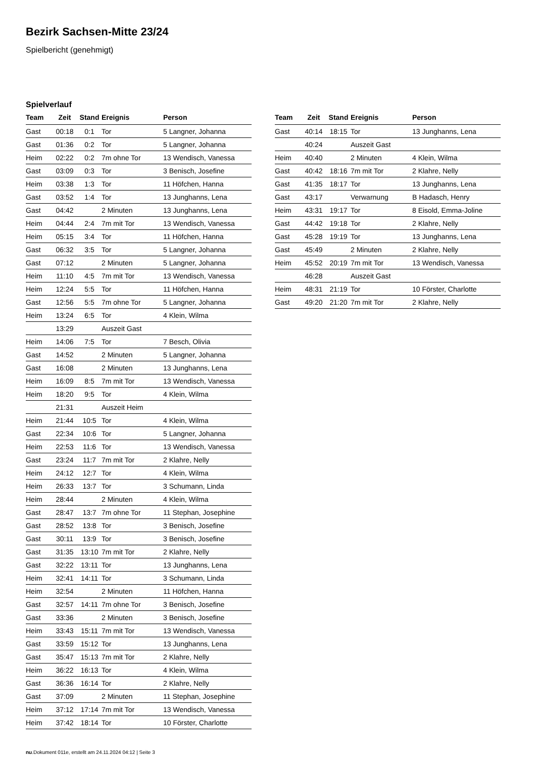Bezirk Sachsen-Mitte 23/24
Spielbericht (genehmigt)
Spielverlauf
| Team | Zeit | Stand | Ereignis | Person |
| --- | --- | --- | --- | --- |
| Gast | 00:18 | 0:1 | Tor | 5 Langner, Johanna |
| Gast | 01:36 | 0:2 | Tor | 5 Langner, Johanna |
| Heim | 02:22 | 0:2 | 7m ohne Tor | 13 Wendisch, Vanessa |
| Gast | 03:09 | 0:3 | Tor | 3 Benisch, Josefine |
| Heim | 03:38 | 1:3 | Tor | 11 Höfchen, Hanna |
| Gast | 03:52 | 1:4 | Tor | 13 Junghanns, Lena |
| Gast | 04:42 | | 2 Minuten | 13 Junghanns, Lena |
| Heim | 04:44 | 2:4 | 7m mit Tor | 13 Wendisch, Vanessa |
| Heim | 05:15 | 3:4 | Tor | 11 Höfchen, Hanna |
| Gast | 06:32 | 3:5 | Tor | 5 Langner, Johanna |
| Gast | 07:12 | | 2 Minuten | 5 Langner, Johanna |
| Heim | 11:10 | 4:5 | 7m mit Tor | 13 Wendisch, Vanessa |
| Heim | 12:24 | 5:5 | Tor | 11 Höfchen, Hanna |
| Gast | 12:56 | 5:5 | 7m ohne Tor | 5 Langner, Johanna |
| Heim | 13:24 | 6:5 | Tor | 4 Klein, Wilma |
| | 13:29 | | Auszeit Gast | |
| Heim | 14:06 | 7:5 | Tor | 7 Besch, Olivia |
| Gast | 14:52 | | 2 Minuten | 5 Langner, Johanna |
| Gast | 16:08 | | 2 Minuten | 13 Junghanns, Lena |
| Heim | 16:09 | 8:5 | 7m mit Tor | 13 Wendisch, Vanessa |
| Heim | 18:20 | 9:5 | Tor | 4 Klein, Wilma |
| | 21:31 | | Auszeit Heim | |
| Heim | 21:44 | 10:5 | Tor | 4 Klein, Wilma |
| Gast | 22:34 | 10:6 | Tor | 5 Langner, Johanna |
| Heim | 22:53 | 11:6 | Tor | 13 Wendisch, Vanessa |
| Gast | 23:24 | 11:7 | 7m mit Tor | 2 Klahre, Nelly |
| Heim | 24:12 | 12:7 | Tor | 4 Klein, Wilma |
| Heim | 26:33 | 13:7 | Tor | 3 Schumann, Linda |
| Heim | 28:44 | | 2 Minuten | 4 Klein, Wilma |
| Gast | 28:47 | 13:7 | 7m ohne Tor | 11 Stephan, Josephine |
| Gast | 28:52 | 13:8 | Tor | 3 Benisch, Josefine |
| Gast | 30:11 | 13:9 | Tor | 3 Benisch, Josefine |
| Gast | 31:35 | 13:10 | 7m mit Tor | 2 Klahre, Nelly |
| Gast | 32:22 | 13:11 | Tor | 13 Junghanns, Lena |
| Heim | 32:41 | 14:11 | Tor | 3 Schumann, Linda |
| Heim | 32:54 | | 2 Minuten | 11 Höfchen, Hanna |
| Gast | 32:57 | 14:11 | 7m ohne Tor | 3 Benisch, Josefine |
| Gast | 33:36 | | 2 Minuten | 3 Benisch, Josefine |
| Heim | 33:43 | 15:11 | 7m mit Tor | 13 Wendisch, Vanessa |
| Gast | 33:59 | 15:12 | Tor | 13 Junghanns, Lena |
| Gast | 35:47 | 15:13 | 7m mit Tor | 2 Klahre, Nelly |
| Heim | 36:22 | 16:13 | Tor | 4 Klein, Wilma |
| Gast | 36:36 | 16:14 | Tor | 2 Klahre, Nelly |
| Gast | 37:09 | | 2 Minuten | 11 Stephan, Josephine |
| Heim | 37:12 | 17:14 | 7m mit Tor | 13 Wendisch, Vanessa |
| Heim | 37:42 | 18:14 | Tor | 10 Förster, Charlotte |
| Team | Zeit | Stand | Ereignis | Person |
| --- | --- | --- | --- | --- |
| Gast | 40:14 | 18:15 | Tor | 13 Junghanns, Lena |
| | 40:24 | | Auszeit Gast | |
| Heim | 40:40 | | 2 Minuten | 4 Klein, Wilma |
| Gast | 40:42 | 18:16 | 7m mit Tor | 2 Klahre, Nelly |
| Gast | 41:35 | 18:17 | Tor | 13 Junghanns, Lena |
| Gast | 43:17 | | Verwarnung | B Hadasch, Henry |
| Heim | 43:31 | 19:17 | Tor | 8 Eisold, Emma-Joline |
| Gast | 44:42 | 19:18 | Tor | 2 Klahre, Nelly |
| Gast | 45:28 | 19:19 | Tor | 13 Junghanns, Lena |
| Gast | 45:49 | | 2 Minuten | 2 Klahre, Nelly |
| Heim | 45:52 | 20:19 | 7m mit Tor | 13 Wendisch, Vanessa |
| | 46:28 | | Auszeit Gast | |
| Heim | 48:31 | 21:19 | Tor | 10 Förster, Charlotte |
| Gast | 49:20 | 21:20 | 7m mit Tor | 2 Klahre, Nelly |
nu.Dokument 011e, erstellt am 24.11.2024 04:12 | Seite 3